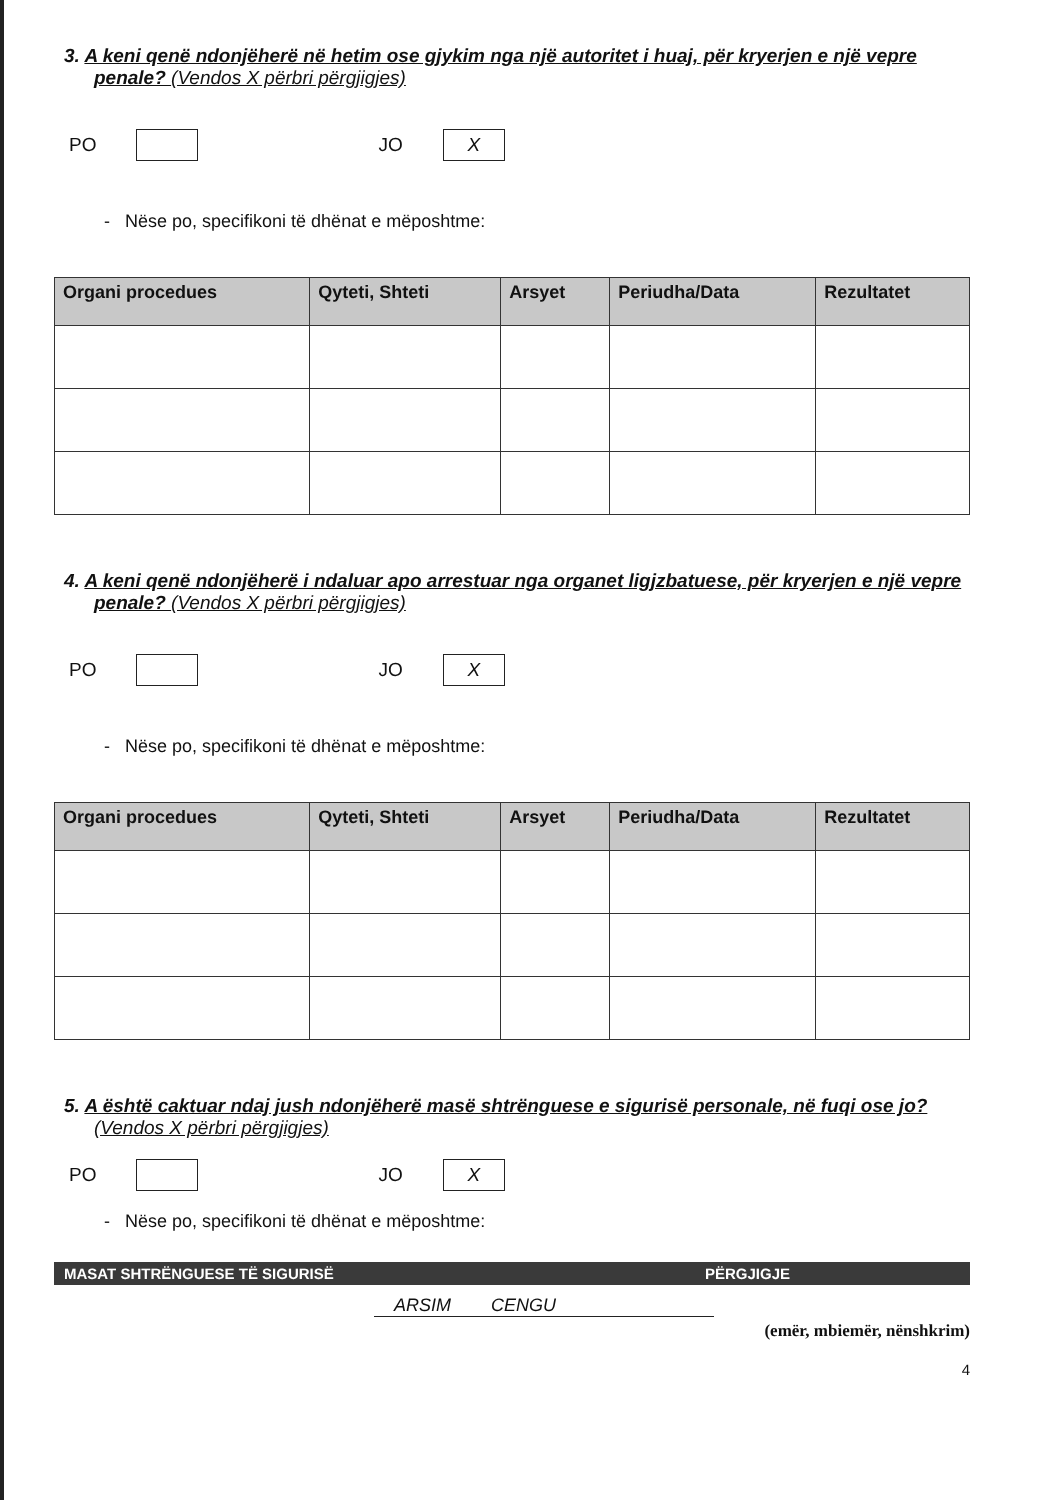3. A keni qenë ndonjëherë në hetim ose gjykim nga një autoritet i huaj, për kryerjen e një vepre penale? (Vendos X përbri përgjigjes)
PO JO X
- Nëse po, specifikoni të dhënat e mëposhtme:
| Organi procedues | Qyteti, Shteti | Arsyet | Periudha/Data | Rezultatet |
| --- | --- | --- | --- | --- |
4. A keni qenë ndonjëherë i ndaluar apo arrestuar nga organet ligjzbatuese, për kryerjen e një vepre penale? (Vendos X përbri përgjigjes)
PO JO X
- Nëse po, specifikoni të dhënat e mëposhtme:
| Organi procedues | Qyteti, Shteti | Arsyet | Periudha/Data | Rezultatet |
| --- | --- | --- | --- | --- |
5. A është caktuar ndaj jush ndonjëherë masë shtrënguese e sigurisë personale, në fuqi ose jo? (Vendos X përbri përgjigjes)
PO JO X
- Nëse po, specifikoni të dhënat e mëposhtme:
MASAT SHTRËNGUESE TË SIGURISË PËRGJIGJE
ARSIM CENGU
(emër, mbiemër, nënshkrim)
4